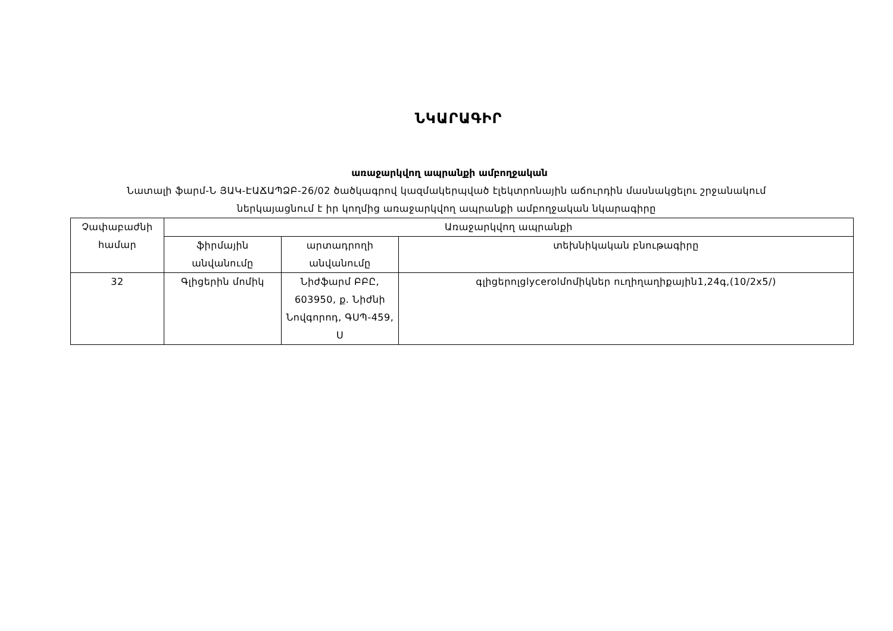ՆԿԱՐԱԳԻՐ
առաջարկվող ապրանքի ամբողջական
Նատալի ֆարմ-Ն ՅԱԿ-ԷԱՃԱՊՁԲ-26/02 ծածկագրով կազմակերպված էլեկտրոնային աճուրդին մասնակցելու շրջանակում
ներկայացնում է իր կողմից առաջարկվող ապրանքի ամբողջական նկարագիրը
| Չափաբաժնի համար | Առաջարկվող ապրանքի | | |
| --- | --- | --- | --- |
| | ֆիրմային անվանումը | արտադրողի անվանումը | տեխնիկական բնութագիրը |
| 32 | Գլիցերին մոմիկ | Նիժֆարմ ԲԲԸ, 603950, ք. Նիժնի Նովգորոդ, ԳՍՊ-459, Ս | գլիցերոլglycerolմոմիկներ ուղիղաղիքային1,24գ,(10/2x5/) |